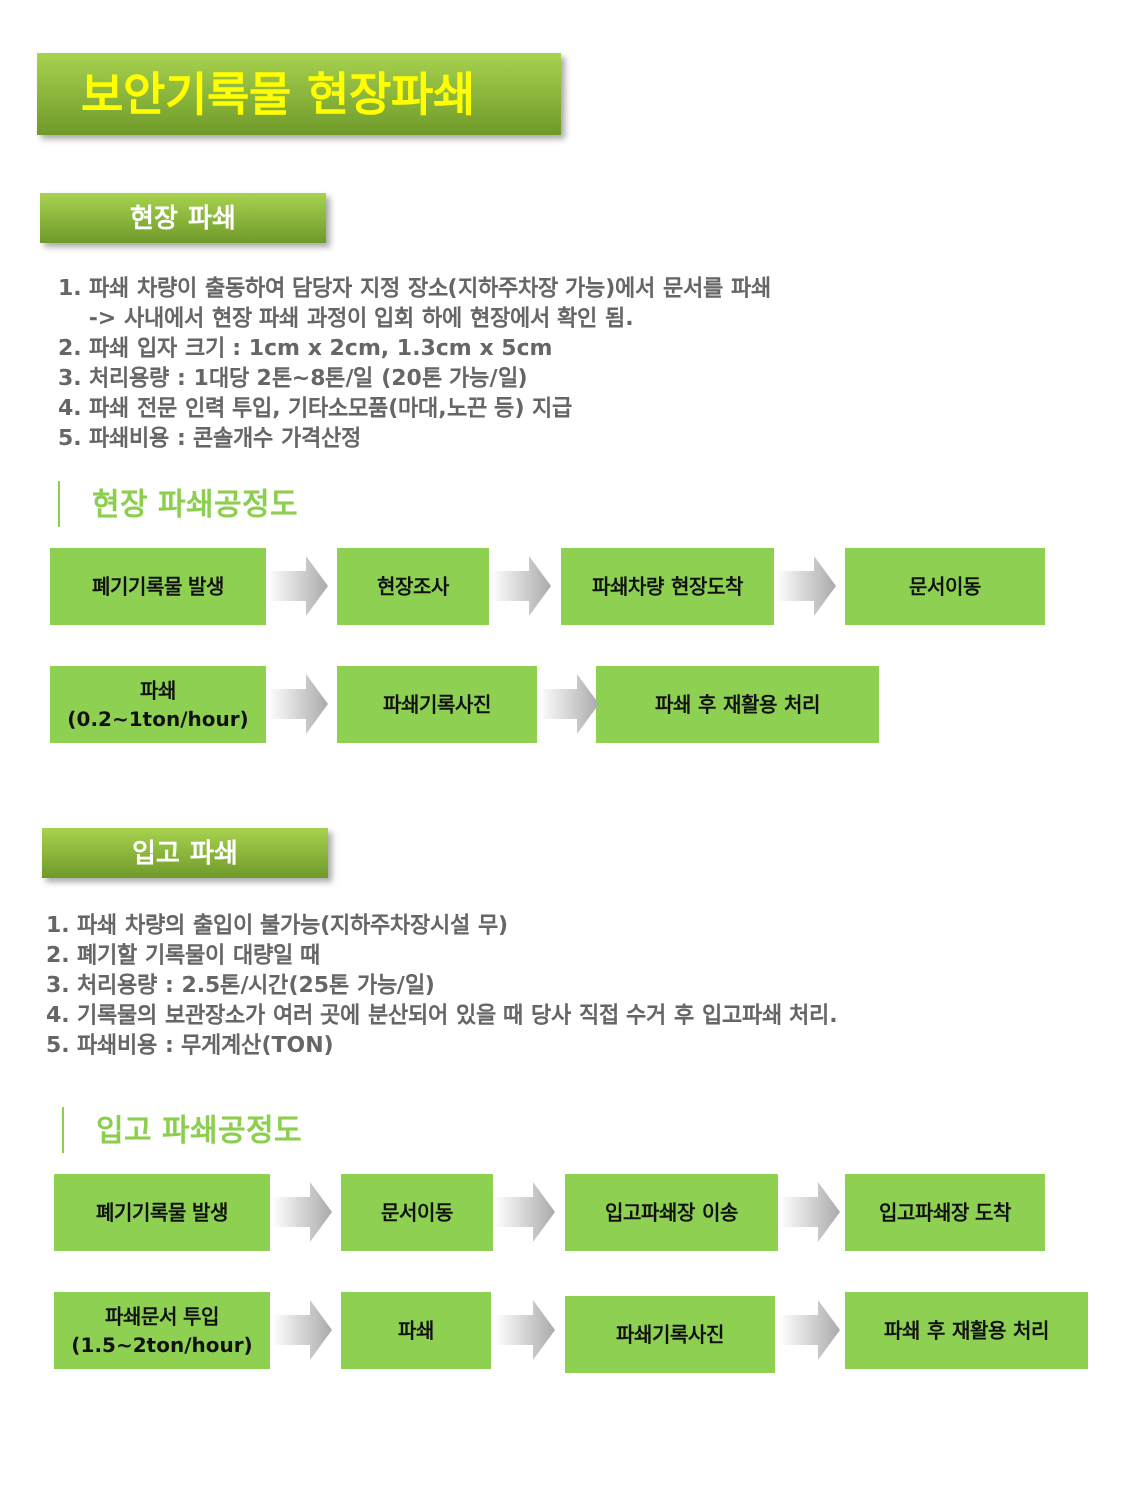보안기록물 현장파쇄
현장 파쇄
1. 파쇄 차량이 출동하여 담당자 지정 장소(지하주차장 가능)에서 문서를 파쇄
-> 사내에서 현장 파쇄 과정이 입회 하에 현장에서 확인 됨.
2. 파쇄 입자 크기 : 1cm x 2cm, 1.3cm x 5cm
3. 처리용량 : 1대당 2톤~8톤/일 (20톤 가능/일)
4. 파쇄 전문 인력 투입, 기타소모품(마대,노끈 등) 지급
5. 파쇄비용 : 콘솔개수 가격산정
현장 파쇄공정도
폐기기록물 발생 현장조사 파쇄차량 현장도착 문서이동
파쇄
(0.2~1ton/hour)
파쇄기록사진 파쇄 후 재활용 처리
입고 파쇄
1. 파쇄 차량의 출입이 불가능(지하주차장시설 무)
2. 폐기할 기록물이 대량일 때
3. 처리용량 : 2.5톤/시간(25톤 가능/일)
4. 기록물의 보관장소가 여러 곳에 분산되어 있을 때 당사 직접 수거 후 입고파쇄 처리.
5. 파쇄비용 : 무게계산(TON)
입고 파쇄공정도
폐기기록물 발생 문서이동 입고파쇄장 이송 입고파쇄장 도착
파쇄문서 투입
(1.5~2ton/hour)
파쇄 파쇄기록사진 파쇄 후 재활용 처리